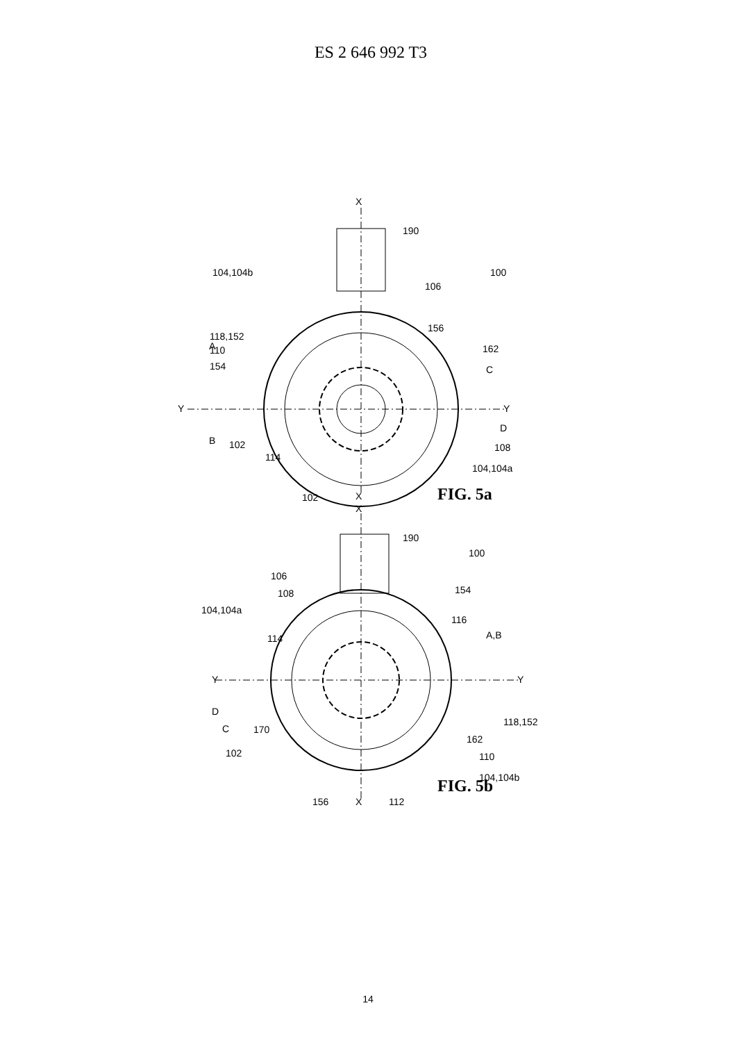ES 2 646 992 T3
X
X
Y
Y
100
190
104,104b
106
156
162
154
118,152
110
A
B
102
114
108
104,104a
C
D
102
FIG. 5a
X
X
Y
Y
190
100
106
108
104,104a
114
154
116
A,B
D
C
170
118,152
162
110
102
104,104b
156
112
FIG. 5b
14